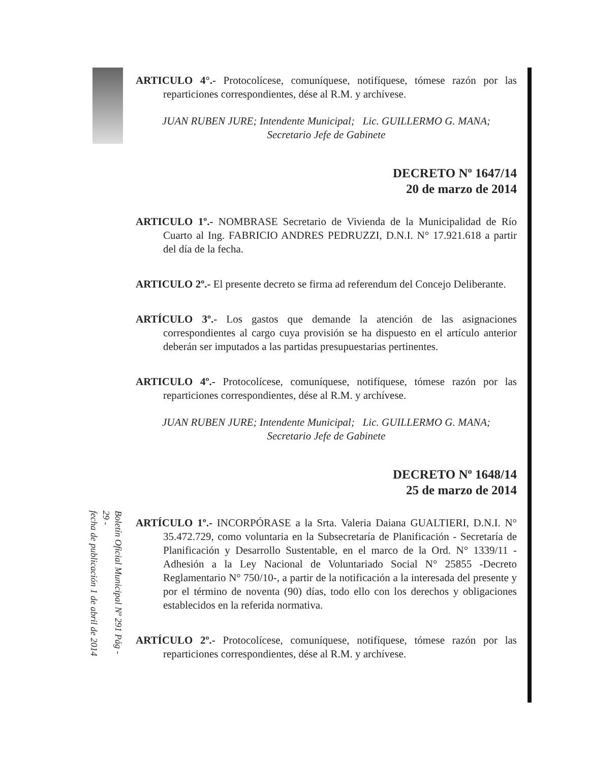ARTICULO 4°.- Protocolícese, comuníquese, notifíquese, tómese razón por las reparticiones correspondientes, dése al R.M. y archívese.
JUAN RUBEN JURE; Intendente Municipal; Lic. GUILLERMO G. MANA;
Secretario Jefe de Gabinete
DECRETO Nº 1647/14
20 de marzo de 2014
ARTICULO 1º.- NOMBRASE Secretario de Vivienda de la Municipalidad de Río Cuarto al Ing. FABRICIO ANDRES PEDRUZZI, D.N.I. N° 17.921.618 a partir del día de la fecha.
ARTICULO 2º.- El presente decreto se firma ad referendum del Concejo Deliberante.
ARTÍCULO 3º.- Los gastos que demande la atención de las asignaciones correspondientes al cargo cuya provisión se ha dispuesto en el artículo anterior deberán ser imputados a las partidas presupuestarias pertinentes.
ARTICULO 4º.- Protocolícese, comuníquese, notifíquese, tómese razón por las reparticiones correspondientes, dése al R.M. y archívese.
JUAN RUBEN JURE; Intendente Municipal; Lic. GUILLERMO G. MANA;
Secretario Jefe de Gabinete
DECRETO Nº 1648/14
25 de marzo de 2014
ARTÍCULO 1º.- INCORPÓRASE a la Srta. Valeria Daiana GUALTIERI, D.N.I. N° 35.472.729, como voluntaria en la Subsecretaría de Planificación - Secretaría de Planificación y Desarrollo Sustentable, en el marco de la Ord. N° 1339/11 -Adhesión a la Ley Nacional de Voluntariado Social N° 25855 -Decreto Reglamentario N° 750/10-, a partir de la notificación a la interesada del presente y por el término de noventa (90) días, todo ello con los derechos y obligaciones establecidos en la referida normativa.
ARTÍCULO 2º.- Protocolícese, comuníquese, notifíquese, tómese razón por las reparticiones correspondientes, dése al R.M. y archívese.
Boletín Oficial Municipal Nº 291 Pág - 29 -
fecha de publicación 1 de abril de 2014